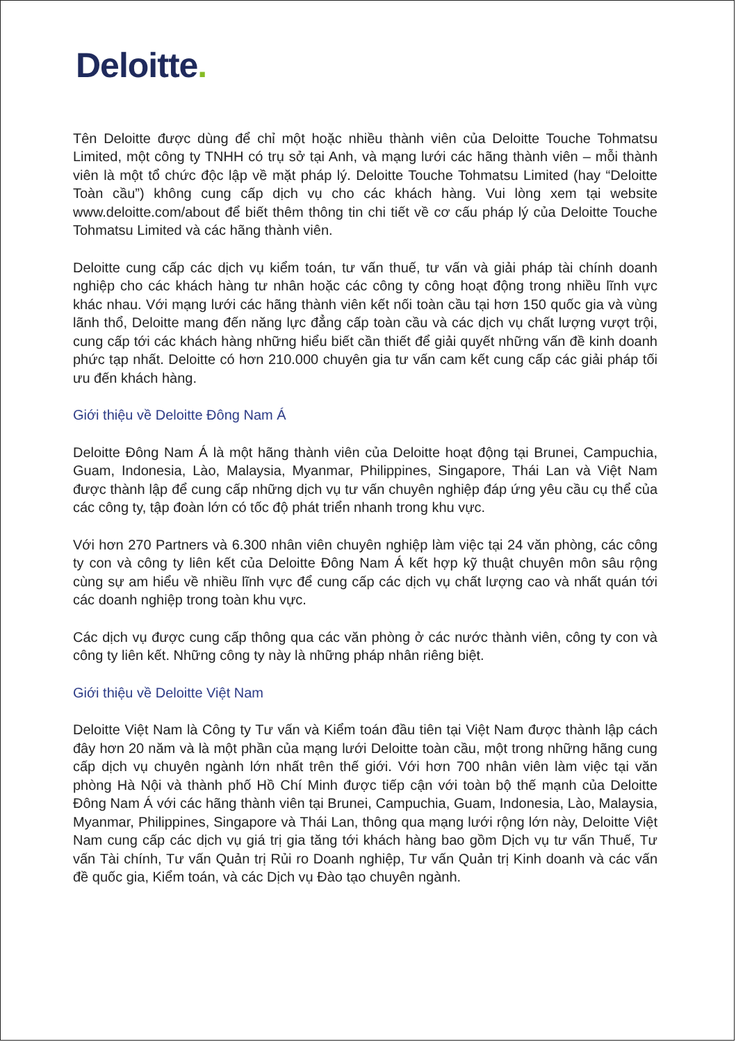Deloitte.
Tên Deloitte được dùng để chỉ một hoặc nhiều thành viên của Deloitte Touche Tohmatsu Limited, một công ty TNHH có trụ sở tại Anh, và mạng lưới các hãng thành viên – mỗi thành viên là một tổ chức độc lập về mặt pháp lý. Deloitte Touche Tohmatsu Limited (hay “Deloitte Toàn cầu”) không cung cấp dịch vụ cho các khách hàng. Vui lòng xem tại website www.deloitte.com/about để biết thêm thông tin chi tiết về cơ cấu pháp lý của Deloitte Touche Tohmatsu Limited và các hãng thành viên.
Deloitte cung cấp các dịch vụ kiểm toán, tư vấn thuế, tư vấn và giải pháp tài chính doanh nghiệp cho các khách hàng tư nhân hoặc các công ty công hoạt động trong nhiều lĩnh vực khác nhau. Với mạng lưới các hãng thành viên kết nối toàn cầu tại hơn 150 quốc gia và vùng lãnh thổ, Deloitte mang đến năng lực đẳng cấp toàn cầu và các dịch vụ chất lượng vượt trội, cung cấp tới các khách hàng những hiểu biết cần thiết để giải quyết những vấn đề kinh doanh phức tạp nhất. Deloitte có hơn 210.000 chuyên gia tư vấn cam kết cung cấp các giải pháp tối ưu đến khách hàng.
Giới thiệu về Deloitte Đông Nam Á
Deloitte Đông Nam Á là một hãng thành viên của Deloitte hoạt động tại Brunei, Campuchia, Guam, Indonesia, Lào, Malaysia, Myanmar, Philippines, Singapore, Thái Lan và Việt Nam được thành lập để cung cấp những dịch vụ tư vấn chuyên nghiệp đáp ứng yêu cầu cụ thể của các công ty, tập đoàn lớn có tốc độ phát triển nhanh trong khu vực.
Với hơn 270 Partners và 6.300 nhân viên chuyên nghiệp làm việc tại 24 văn phòng, các công ty con và công ty liên kết của Deloitte Đông Nam Á kết hợp kỹ thuật chuyên môn sâu rộng cùng sự am hiểu về nhiều lĩnh vực để cung cấp các dịch vụ chất lượng cao và nhất quán tới các doanh nghiệp trong toàn khu vực.
Các dịch vụ được cung cấp thông qua các văn phòng ở các nước thành viên, công ty con và công ty liên kết. Những công ty này là những pháp nhân riêng biệt.
Giới thiệu về Deloitte Việt Nam
Deloitte Việt Nam là Công ty Tư vấn và Kiểm toán đầu tiên tại Việt Nam được thành lập cách đây hơn 20 năm và là một phần của mạng lưới Deloitte toàn cầu, một trong những hãng cung cấp dịch vụ chuyên ngành lớn nhất trên thế giới. Với hơn 700 nhân viên làm việc tại văn phòng Hà Nội và thành phố Hồ Chí Minh được tiếp cận với toàn bộ thế mạnh của Deloitte Đông Nam Á với các hãng thành viên tại Brunei, Campuchia, Guam, Indonesia, Lào, Malaysia, Myanmar, Philippines, Singapore và Thái Lan, thông qua mạng lưới rộng lớn này, Deloitte Việt Nam cung cấp các dịch vụ giá trị gia tăng tới khách hàng bao gồm Dịch vụ tư vấn Thuế, Tư vấn Tài chính, Tư vấn Quản trị Rủi ro Doanh nghiệp, Tư vấn Quản trị Kinh doanh và các vấn đề quốc gia, Kiểm toán, và các Dịch vụ Đào tạo chuyên ngành.